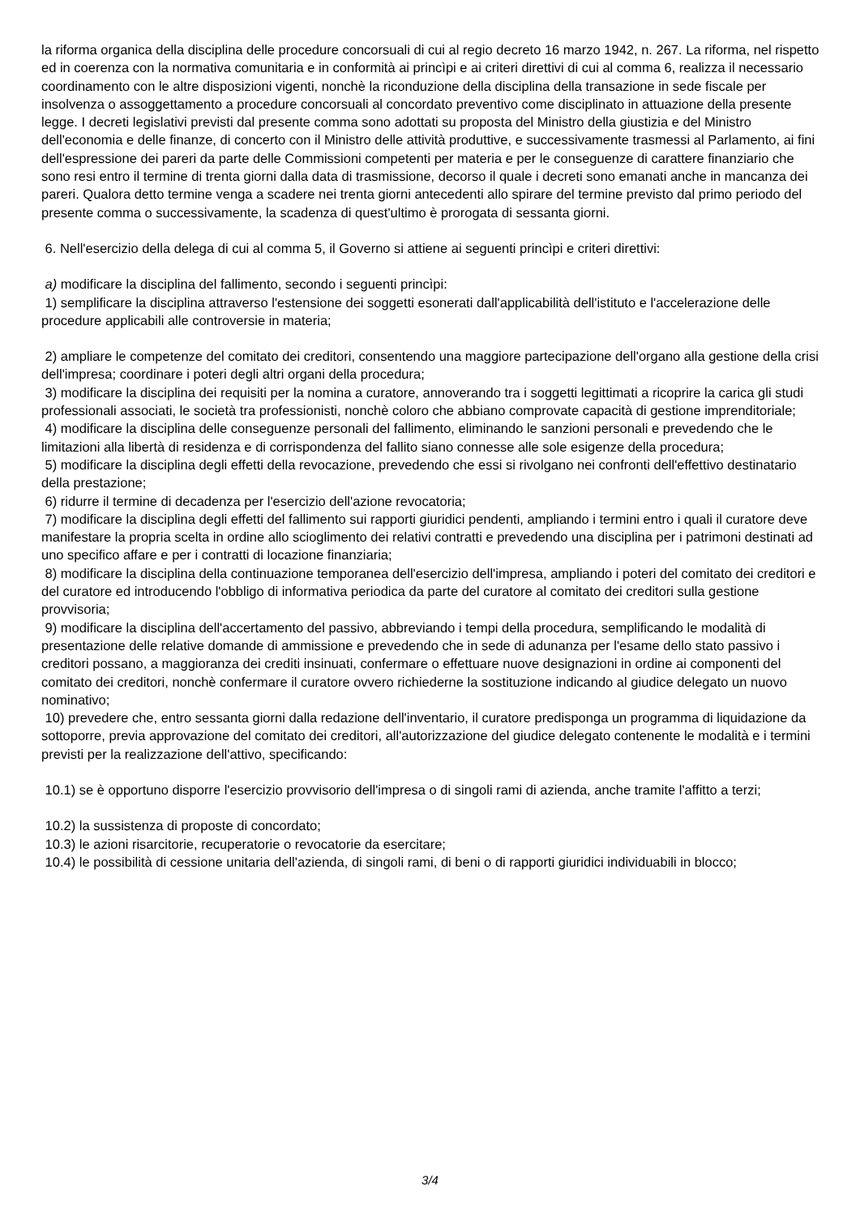la riforma organica della disciplina delle procedure concorsuali di cui al regio decreto 16 marzo 1942, n. 267. La riforma, nel rispetto ed in coerenza con la normativa comunitaria e in conformità ai princìpi e ai criteri direttivi di cui al comma 6, realizza il necessario coordinamento con le altre disposizioni vigenti, nonchè la riconduzione della disciplina della transazione in sede fiscale per insolvenza o assoggettamento a procedure concorsuali al concordato preventivo come disciplinato in attuazione della presente legge. I decreti legislativi previsti dal presente comma sono adottati su proposta del Ministro della giustizia e del Ministro dell'economia e delle finanze, di concerto con il Ministro delle attività produttive, e successivamente trasmessi al Parlamento, ai fini dell'espressione dei pareri da parte delle Commissioni competenti per materia e per le conseguenze di carattere finanziario che sono resi entro il termine di trenta giorni dalla data di trasmissione, decorso il quale i decreti sono emanati anche in mancanza dei pareri. Qualora detto termine venga a scadere nei trenta giorni antecedenti allo spirare del termine previsto dal primo periodo del presente comma o successivamente, la scadenza di quest'ultimo è prorogata di sessanta giorni.
6. Nell'esercizio della delega di cui al comma 5, il Governo si attiene ai seguenti princìpi e criteri direttivi:
a) modificare la disciplina del fallimento, secondo i seguenti princìpi:
1) semplificare la disciplina attraverso l'estensione dei soggetti esonerati dall'applicabilità dell'istituto e l'accelerazione delle procedure applicabili alle controversie in materia;
2) ampliare le competenze del comitato dei creditori, consentendo una maggiore partecipazione dell'organo alla gestione della crisi dell'impresa; coordinare i poteri degli altri organi della procedura;
3) modificare la disciplina dei requisiti per la nomina a curatore, annoverando tra i soggetti legittimati a ricoprire la carica gli studi professionali associati, le società tra professionisti, nonchè coloro che abbiano comprovate capacità di gestione imprenditoriale;
4) modificare la disciplina delle conseguenze personali del fallimento, eliminando le sanzioni personali e prevedendo che le limitazioni alla libertà di residenza e di corrispondenza del fallito siano connesse alle sole esigenze della procedura;
5) modificare la disciplina degli effetti della revocazione, prevedendo che essi si rivolgano nei confronti dell'effettivo destinatario della prestazione;
6) ridurre il termine di decadenza per l'esercizio dell'azione revocatoria;
7) modificare la disciplina degli effetti del fallimento sui rapporti giuridici pendenti, ampliando i termini entro i quali il curatore deve manifestare la propria scelta in ordine allo scioglimento dei relativi contratti e prevedendo una disciplina per i patrimoni destinati ad uno specifico affare e per i contratti di locazione finanziaria;
8) modificare la disciplina della continuazione temporanea dell'esercizio dell'impresa, ampliando i poteri del comitato dei creditori e del curatore ed introducendo l'obbligo di informativa periodica da parte del curatore al comitato dei creditori sulla gestione provvisoria;
9) modificare la disciplina dell'accertamento del passivo, abbreviando i tempi della procedura, semplificando le modalità di presentazione delle relative domande di ammissione e prevedendo che in sede di adunanza per l'esame dello stato passivo i creditori possano, a maggioranza dei crediti insinuati, confermare o effettuare nuove designazioni in ordine ai componenti del comitato dei creditori, nonchè confermare il curatore ovvero richiederne la sostituzione indicando al giudice delegato un nuovo nominativo;
10) prevedere che, entro sessanta giorni dalla redazione dell'inventario, il curatore predisponga un programma di liquidazione da sottoporre, previa approvazione del comitato dei creditori, all'autorizzazione del giudice delegato contenente le modalità e i termini previsti per la realizzazione dell'attivo, specificando:
10.1) se è opportuno disporre l'esercizio provvisorio dell'impresa o di singoli rami di azienda, anche tramite l'affitto a terzi;
10.2) la sussistenza di proposte di concordato;
10.3) le azioni risarcitorie, recuperatorie o revocatorie da esercitare;
10.4) le possibilità di cessione unitaria dell'azienda, di singoli rami, di beni o di rapporti giuridici individuabili in blocco;
3/4